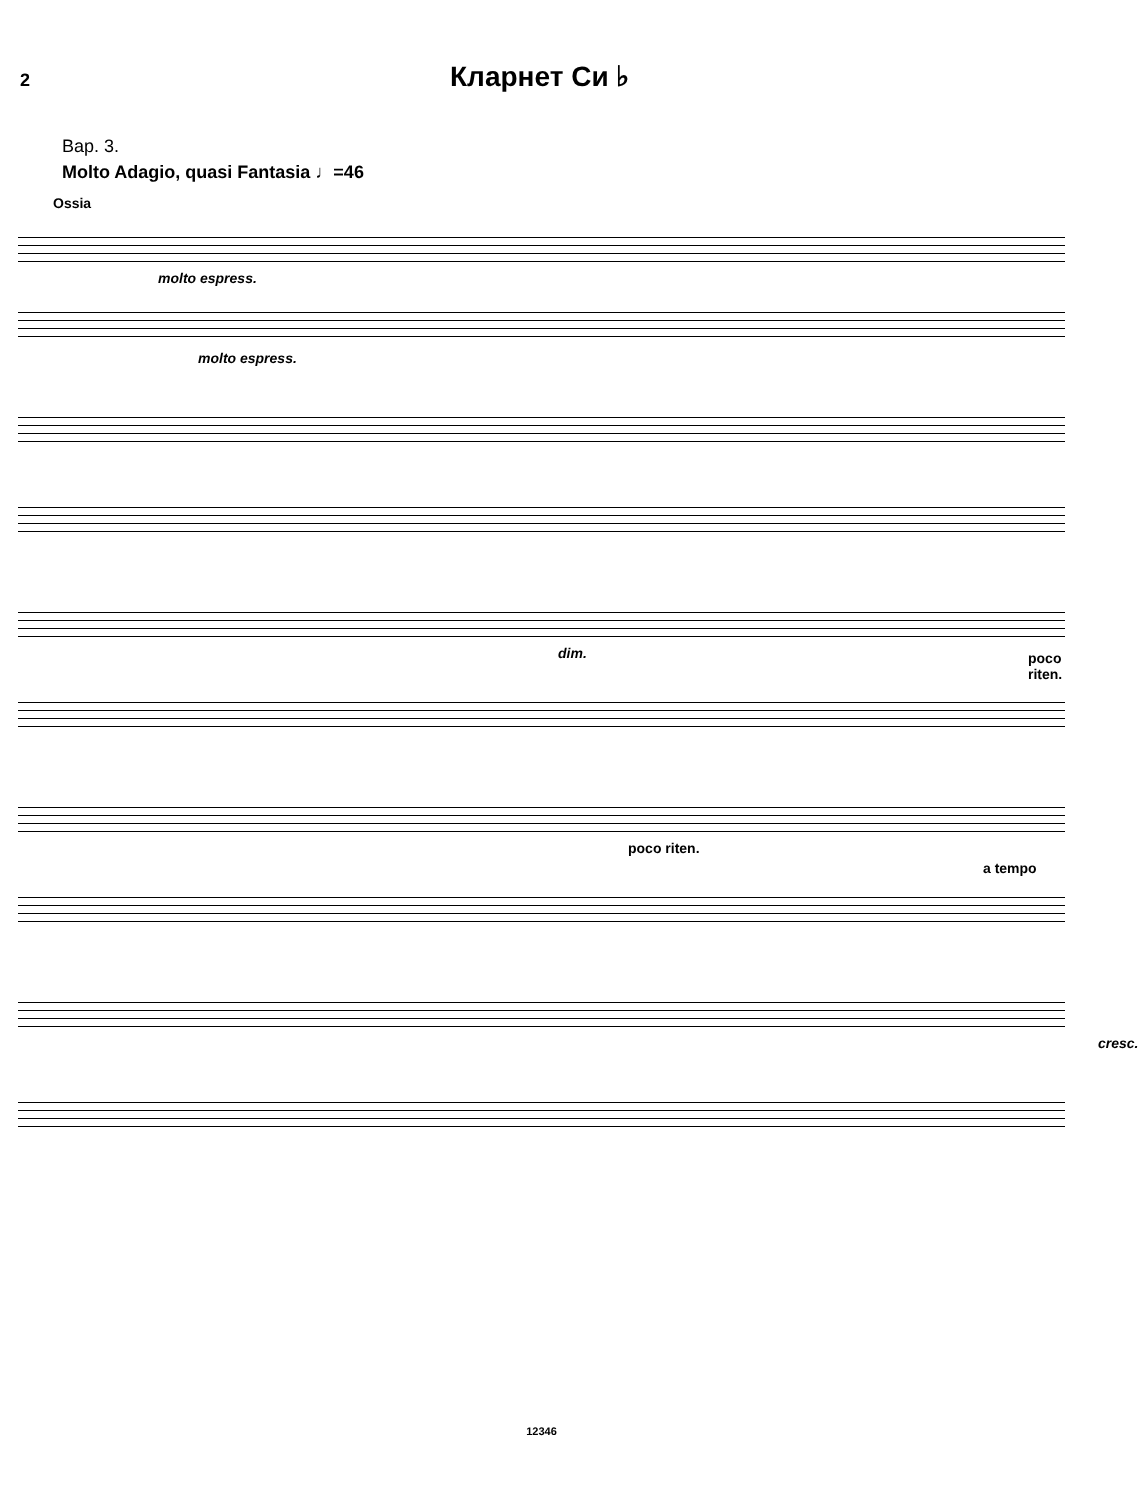2 Кларнет Си ♭
Вар. 3.
Molto Adagio, quasi Fantasia ♩=46
Ossia
molto espress.
molto espress.
dim. poco riten.
poco riten.
a tempo
cresc.
12346